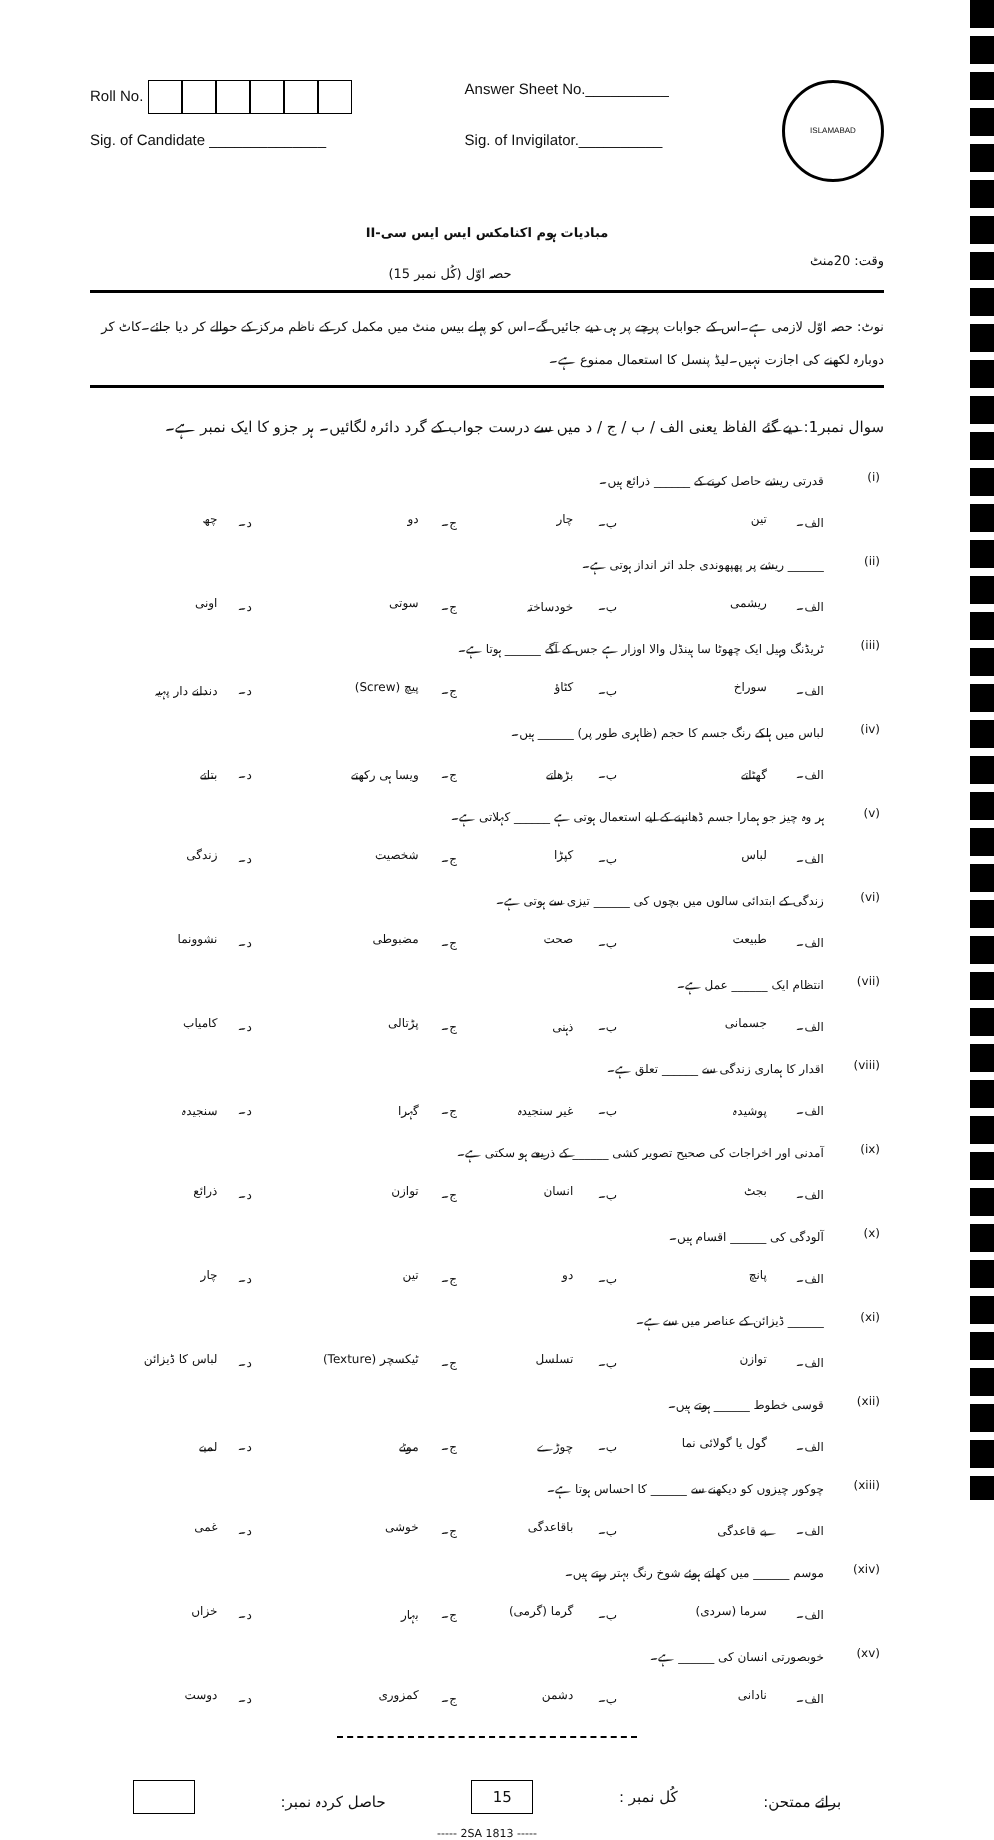Roll No.
Sig. of Candidate ______________
Answer Sheet No.__________
Sig. of Invigilator.__________
ISLAMABAD
مبادیات ہوم اکنامکس ایس ایس سی-II
وقت: 20منٹ حصہ اوّل (کُل نمبر 15)
نوٹ: حصہ اوّل لازمی ہے۔اس کے جوابات پرچے پر ہی دیے جائیں گے۔اس کو پہلے بیس منٹ میں مکمل کر کے ناظم مرکز کے حوالے کر دیا جائے۔کاٹ کر دوبارہ لکھنے کی اجازت نہیں۔لیڈ پنسل کا استعمال ممنوع ہے۔
سوال نمبر1: دیے گئے الفاظ یعنی الف / ب / ج / د میں سے درست جواب کے گرد دائرہ لگائیں۔ ہر جزو کا ایک نمبر ہے۔
| (i) | قدرتی ریشے حاصل کرنے کے ______ ذرائع ہیں۔ | | | | | | | |
| | الف۔ | تین | ب۔ | چار | ج۔ | دو | د۔ | چھ |
| (ii) | ______ ریشے پر پھپھوندی جلد اثر انداز ہوتی ہے۔ | | | | | | | |
| | الف۔ | ریشمی | ب۔ | خودساختہ | ج۔ | سوتی | د۔ | اونی |
| (iii) | ٹریڈنگ وہیل ایک چھوٹا سا ہینڈل والا اوزار ہے جس کے آگے ______ ہوتا ہے۔ | | | | | | | |
| | الف۔ | سوراخ | ب۔ | کٹاؤ | ج۔ | پیچ (Screw) | د۔ | دندانے دار پہیہ |
| (iv) | لباس میں ہلکے رنگ جسم کا حجم (ظاہری طور پر) ______ ہیں۔ | | | | | | | |
| | الف۔ | گھٹاتے | ب۔ | بڑھاتے | ج۔ | ویسا ہی رکھتے | د۔ | بتاتے |
| (v) | ہر وہ چیز جو ہمارا جسم ڈھانپنے کے لیے استعمال ہوتی ہے ______ کہلاتی ہے۔ | | | | | | | |
| | الف۔ | لباس | ب۔ | کپڑا | ج۔ | شخصیت | د۔ | زندگی |
| (vi) | زندگی کے ابتدائی سالوں میں بچوں کی ______ تیزی سے ہوتی ہے۔ | | | | | | | |
| | الف۔ | طبیعت | ب۔ | صحت | ج۔ | مضبوطی | د۔ | نشوونما |
| (vii) | انتظام ایک ______ عمل ہے۔ | | | | | | | |
| | الف۔ | جسمانی | ب۔ | ذہنی | ج۔ | پڑتالی | د۔ | کامیاب |
| (viii) | اقدار کا ہماری زندگی سے ______ تعلق ہے۔ | | | | | | | |
| | الف۔ | پوشیدہ | ب۔ | غیر سنجیدہ | ج۔ | گہرا | د۔ | سنجیدہ |
| (ix) | آمدنی اور اخراجات کی صحیح تصویر کشی ______ کے ذریعے ہو سکتی ہے۔ | | | | | | | |
| | الف۔ | بجٹ | ب۔ | انسان | ج۔ | توازن | د۔ | ذرائع |
| (x) | آلودگی کی ______ اقسام ہیں۔ | | | | | | | |
| | الف۔ | پانچ | ب۔ | دو | ج۔ | تین | د۔ | چار |
| (xi) | ______ ڈیزائن کے عناصر میں سے ہے۔ | | | | | | | |
| | الف۔ | توازن | ب۔ | تسلسل | ج۔ | ٹیکسچر (Texture) | د۔ | لباس کا ڈیزائن |
| (xii) | قوسی خطوط ______ ہوتے ہیں۔ | | | | | | | |
| | الف۔ | گول یا گولائی نما | ب۔ | چوڑے | ج۔ | موٹے | د۔ | لمبے |
| (xiii) | چوکور چیزوں کو دیکھنے سے ______ کا احساس ہوتا ہے۔ | | | | | | | |
| | الف۔ | بے قاعدگی | ب۔ | باقاعدگی | ج۔ | خوشی | د۔ | غمی |
| (xiv) | موسم ______ میں کھلتے ہوئے شوخ رنگ بہتر رہتے ہیں۔ | | | | | | | |
| | الف۔ | سرما (سردی) | ب۔ | گرما (گرمی) | ج۔ | بہار | د۔ | خزاں |
| (xv) | خوبصورتی انسان کی ______ ہے۔ | | | | | | | |
| | الف۔ | نادانی | ب۔ | دشمن | ج۔ | کمزوری | د۔ | دوست |
برائے ممتحن: کُل نمبر : 15 حاصل کردہ نمبر:
----- 2SA 1813 -----